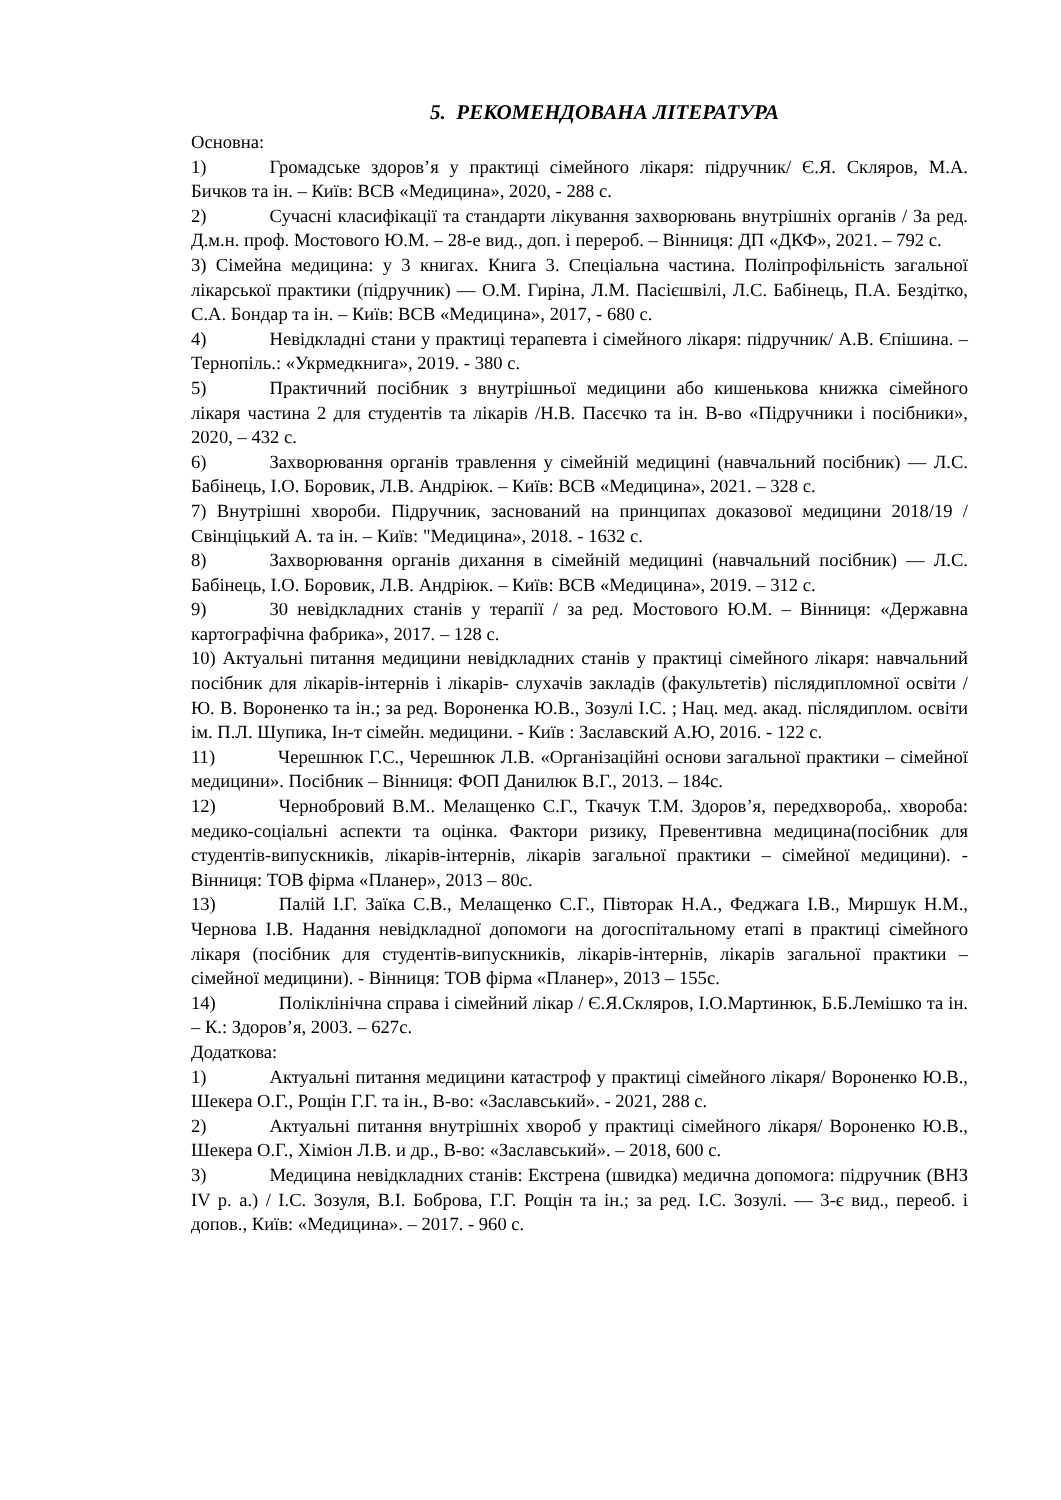5. РЕКОМЕНДОВАНА ЛІТЕРАТУРА
Основна:
1) Громадське здоров’я у практиці сімейного лікаря: підручник/ Є.Я. Скляров, М.А. Бичков та ін. – Київ: ВСВ «Медицина», 2020, - 288 с.
2) Сучасні класифікації та стандарти лікування захворювань внутрішніх органів / За ред. Д.м.н. проф. Мостового Ю.М. – 28-е вид., доп. і перероб. – Вінниця: ДП «ДКФ», 2021. – 792 с.
3) Сімейна медицина: у 3 книгах. Книга 3. Спеціальна частина. Поліпрофільність загальної лікарської практики (підручник) — О.М. Гиріна, Л.М. Пасієшвілі, Л.С. Бабінець, П.А. Бездітко, С.А. Бондар та ін. – Київ: ВСВ «Медицина», 2017, - 680 с.
4) Невідкладні стани у практиці терапевта і сімейного лікаря: підручник/ А.В. Єпішина. – Тернопіль.: «Укрмедкнига», 2019. - 380 с.
5) Практичний посібник з внутрішньої медицини або кишенькова книжка сімейного лікаря частина 2 для студентів та лікарів /Н.В. Пасєчко та ін. В-во «Підручники і посібники», 2020, – 432 с.
6) Захворювання органів травлення у сімейній медицині (навчальний посібник) — Л.С. Бабінець, І.О. Боровик, Л.В. Андріюк. – Київ: ВСВ «Медицина», 2021. – 328 с.
7) Внутрішні хвороби. Підручник, заснований на принципах доказової медицини 2018/19 / Свінціцький А. та ін. – Київ: "Медицина», 2018. - 1632 с.
8) Захворювання органів дихання в сімейній медицині (навчальний посібник) — Л.С. Бабінець, І.О. Боровик, Л.В. Андріюк. – Київ: ВСВ «Медицина», 2019. – 312 с.
9) 30 невідкладних станів у терапії / за ред. Мостового Ю.М. – Вінниця: «Державна картографічна фабрика», 2017. – 128 с.
10) Актуальні питання медицини невідкладних станів у практиці сімейного лікаря: навчальний посібник для лікарів-інтернів і лікарів- слухачів закладів (факультетів) післядипломної освіти / Ю. В. Вороненко та ін.; за ред. Вороненка Ю.В., Зозулі І.С. ; Нац. мед. акад. післядиплом. освіти ім. П.Л. Шупика, Ін-т сімейн. медицини. - Київ : Заславский А.Ю, 2016. - 122 с.
11) Черешнюк Г.С., Черешнюк Л.В. «Організаційні основи загальної практики – сімейної медицини». Посібник – Вінниця: ФОП Данилюк В.Г., 2013. – 184с.
12) Чернобровий В.М.. Мелащенко С.Г., Ткачук Т.М. Здоров’я, передхвороба,. хвороба: медико-соціальні аспекти та оцінка. Фактори ризику, Превентивна медицина(посібник для студентів-випускників, лікарів-інтернів, лікарів загальної практики – сімейної медицини). - Вінниця: ТОВ фірма «Планер», 2013 – 80с.
13) Палій І.Г. Заїка С.В., Мелащенко С.Г., Півторак Н.А., Феджага І.В., Миршук Н.М., Чернова І.В. Надання невідкладної допомоги на догоспітальному етапі в практиці сімейного лікаря (посібник для студентів-випускників, лікарів-інтернів, лікарів загальної практики – сімейної медицини). - Вінниця: ТОВ фірма «Планер», 2013 – 155с.
14) Поліклінічна справа і сімейний лікар / Є.Я.Скляров, І.О.Мартинюк, Б.Б.Лемішко та ін. – К.: Здоров’я, 2003. – 627с.
Додаткова:
1) Актуальні питання медицини катастроф у практиці сімейного лікаря/ Вороненко Ю.В., Шекера О.Г., Рощін Г.Г. та ін., В-во: «Заславський». - 2021, 288 с.
2) Актуальні питання внутрішніх хвороб у практиці сімейного лікаря/ Вороненко Ю.В., Шекера О.Г., Хіміон Л.В. и др., В-во: «Заславський». – 2018, 600 с.
3) Медицина невідкладних станів: Екстрена (швидка) медична допомога: підручник (ВНЗ IV р. а.) / І.С. Зозуля, В.І. Боброва, Г.Г. Рощін та ін.; за ред. І.С. Зозулі. — 3-є вид., переоб. і допов., Київ: «Медицина». – 2017. - 960 с.